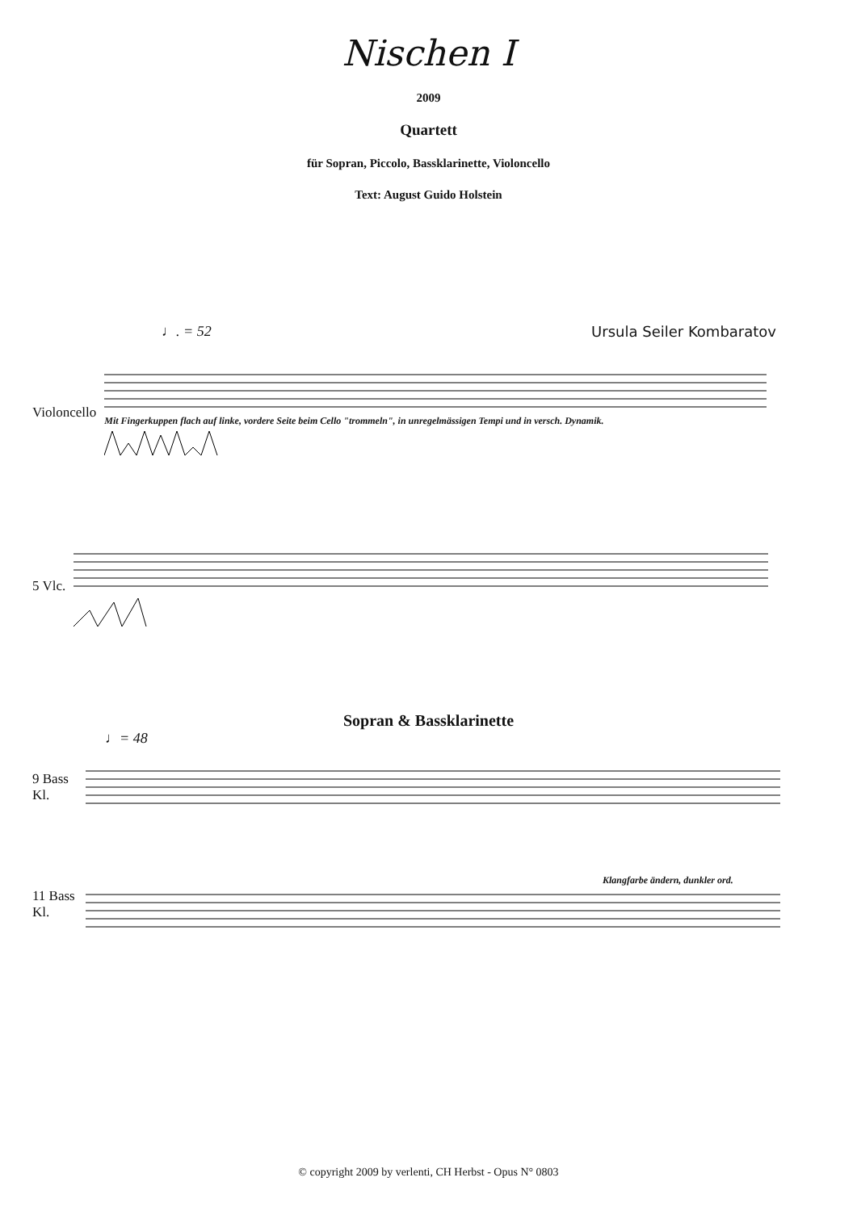Nischen I
2009
Quartett
für Sopran, Piccolo, Bassklarinette, Violoncello
Text: August Guido Holstein
♩. = 52 Ursula Seiler Kombaratov
Violoncello
Mit Fingerkuppen flach auf linke, vordere Seite beim Cello "trommeln", in unregelmässigen Tempi und in versch. Dynamik.
5 Vlc.
Sopran & Bassklarinette
♩= 48
9 Bass Kl.
11 Bass Kl.
Klangfarbe ändern, dunkler ord.
© copyright 2009 by verlenti, CH Herbst - Opus N° 0803